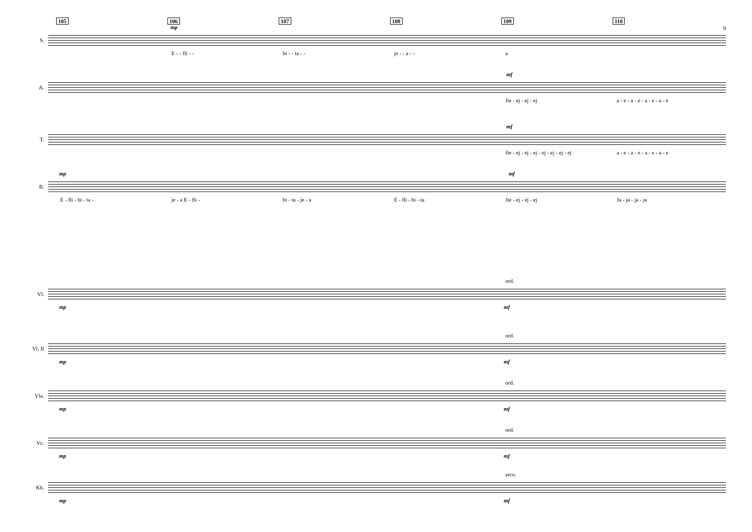105 106 107 108 109 110
9
mp
S.
E - - fli - - bi - - ta - - je - - a - - a
mf
A.
Jie - ej - ej - ej a - e - a - e - a - e - a - e
mf
T.
Jie - ej - ej - ej - ej - ej - ej - ej a - e - a - e - a - e - a - e
mp mf
B.
E - fli - bi - ta - je - a E - fli - bi - ta - je - a E - fli - bi - ta Jie - ej - ej - ej Ja - ja - ja - ja
ord.
Vl.
mp mf
ord.
Vl. II
mp mf
ord.
Vla.
mp mf
ord.
Vc.
mp mf
arco.
Kb.
mp mf